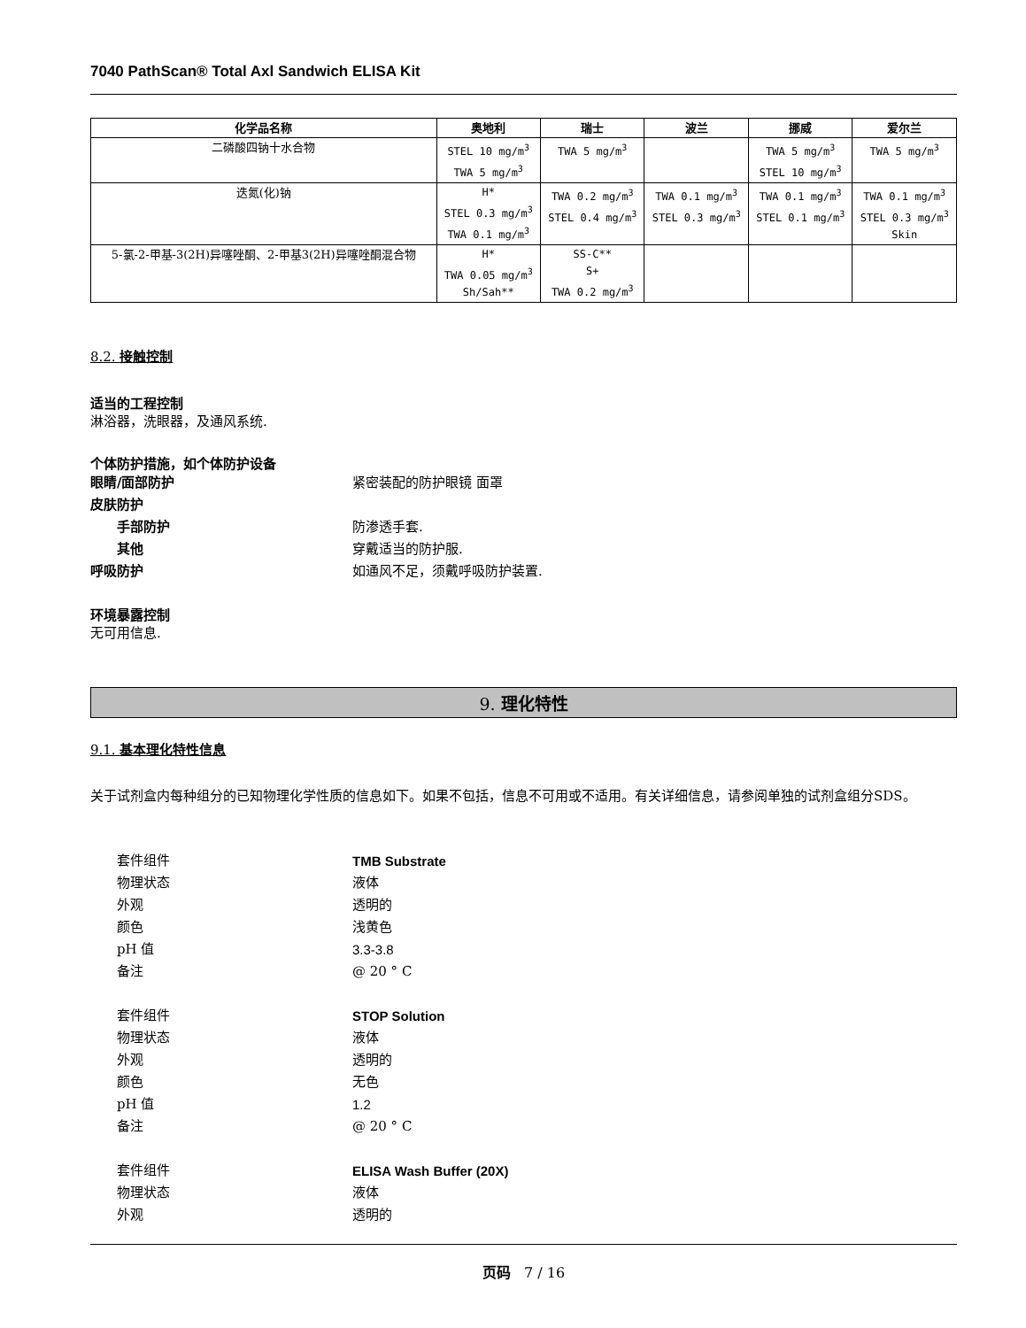7040 PathScan® Total Axl Sandwich ELISA Kit
| 化学品名称 | 奥地利 | 瑞士 | 波兰 | 挪威 | 爱尔兰 |
| --- | --- | --- | --- | --- | --- |
| 二磷酸四钠十水合物 | STEL 10 mg/m<sup>3</sup> TWA 5 mg/m<sup>3</sup> | TWA 5 mg/m<sup>3</sup> | | TWA 5 mg/m<sup>3</sup> STEL 10 mg/m<sup>3</sup> | TWA 5 mg/m<sup>3</sup> |
| 迭氮(化)钠 | H* STEL 0.3 mg/m<sup>3</sup> TWA 0.1 mg/m<sup>3</sup> | TWA 0.2 mg/m<sup>3</sup> STEL 0.4 mg/m<sup>3</sup> | TWA 0.1 mg/m<sup>3</sup> STEL 0.3 mg/m<sup>3</sup> | TWA 0.1 mg/m<sup>3</sup> STEL 0.1 mg/m<sup>3</sup> | TWA 0.1 mg/m<sup>3</sup> STEL 0.3 mg/m<sup>3</sup> Skin |
| 5-氯-2-甲基-3(2H)异噻唑酮、2-甲基3(2H)异噻唑酮混合物 | H* TWA 0.05 mg/m<sup>3</sup> Sh/Sah** | SS-C** S+ TWA 0.2 mg/m<sup>3</sup> | | | |
8.2. 接触控制
适当的工程控制
淋浴器，洗眼器，及通风系统.
个体防护措施，如个体防护设备
眼睛/面部防护 紧密装配的防护眼镜 面罩
皮肤防护
手部防护 防渗透手套.
其他 穿戴适当的防护服.
呼吸防护 如通风不足，须戴呼吸防护装置.
环境暴露控制
无可用信息.
9. 理化特性
9.1. 基本理化特性信息
关于试剂盒内每种组分的已知物理化学性质的信息如下。如果不包括，信息不可用或不适用。有关详细信息，请参阅单独的试剂盒组分SDS。
套件组件 TMB Substrate
物理状态 液体
外观 透明的
颜色 浅黄色
pH 值 3.3-3.8
备注 @ 20 ° C
套件组件 STOP Solution
物理状态 液体
外观 透明的
颜色 无色
pH 值 1.2
备注 @ 20 ° C
套件组件 ELISA Wash Buffer (20X)
物理状态 液体
外观 透明的
页码 7 / 16